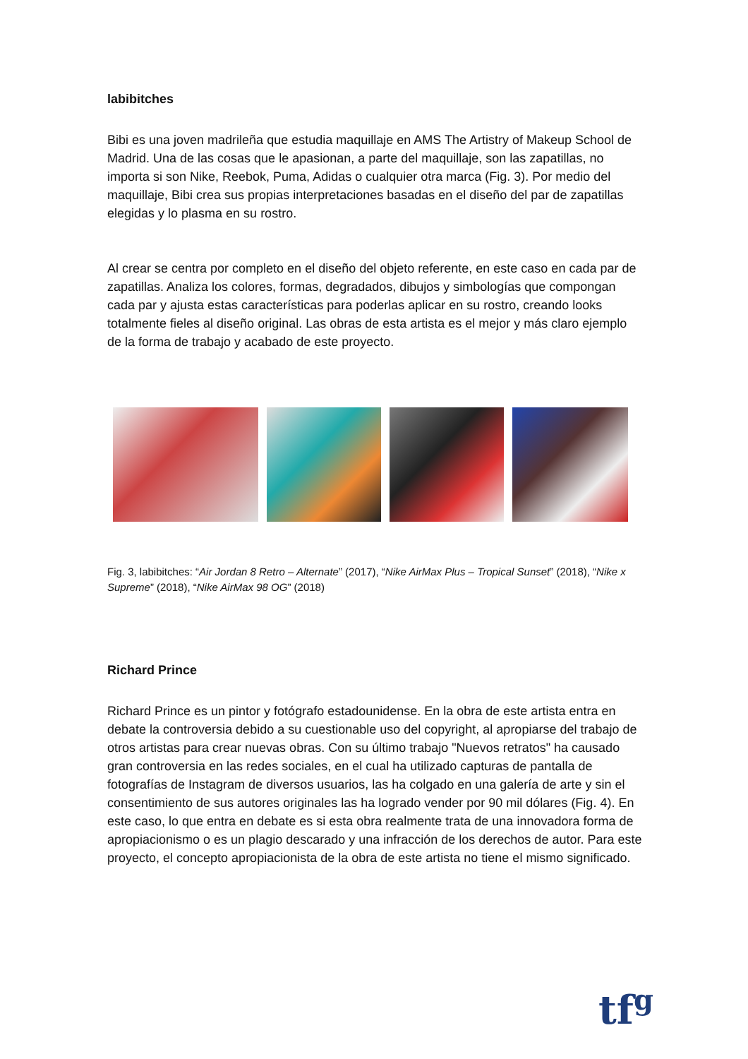labibitches
Bibi es una joven madrileña que estudia maquillaje en AMS The Artistry of Makeup School de Madrid. Una de las cosas que le apasionan, a parte del maquillaje, son las zapatillas, no importa si son Nike, Reebok, Puma, Adidas o cualquier otra marca (Fig. 3). Por medio del maquillaje, Bibi crea sus propias interpretaciones basadas en el diseño del par de zapatillas elegidas y lo plasma en su rostro.
Al crear se centra por completo en el diseño del objeto referente, en este caso en cada par de zapatillas. Analiza los colores, formas, degradados, dibujos y simbologías que compongan cada par y ajusta estas características para poderlas aplicar en su rostro, creando looks totalmente fieles al diseño original. Las obras de esta artista es el mejor y más claro ejemplo de la forma de trabajo y acabado de este proyecto.
Fig. 3, labibitches: “Air Jordan 8 Retro – Alternate” (2017), “Nike AirMax Plus – Tropical Sunset” (2018), “Nike x Supreme” (2018), “Nike AirMax 98 OG” (2018)
Richard Prince
Richard Prince es un pintor y fotógrafo estadounidense. En la obra de este artista entra en debate la controversia debido a su cuestionable uso del copyright, al apropiarse del trabajo de otros artistas para crear nuevas obras. Con su último trabajo "Nuevos retratos" ha causado gran controversia en las redes sociales, en el cual ha utilizado capturas de pantalla de fotografías de Instagram de diversos usuarios, las ha colgado en una galería de arte y sin el consentimiento de sus autores originales las ha logrado vender por 90 mil dólares (Fig. 4). En este caso, lo que entra en debate es si esta obra realmente trata de una innovadora forma de apropiacionismo o es un plagio descarado y una infracción de los derechos de autor. Para este proyecto, el concepto apropiacionista de la obra de este artista no tiene el mismo significado.
tf<sup>g</sup>